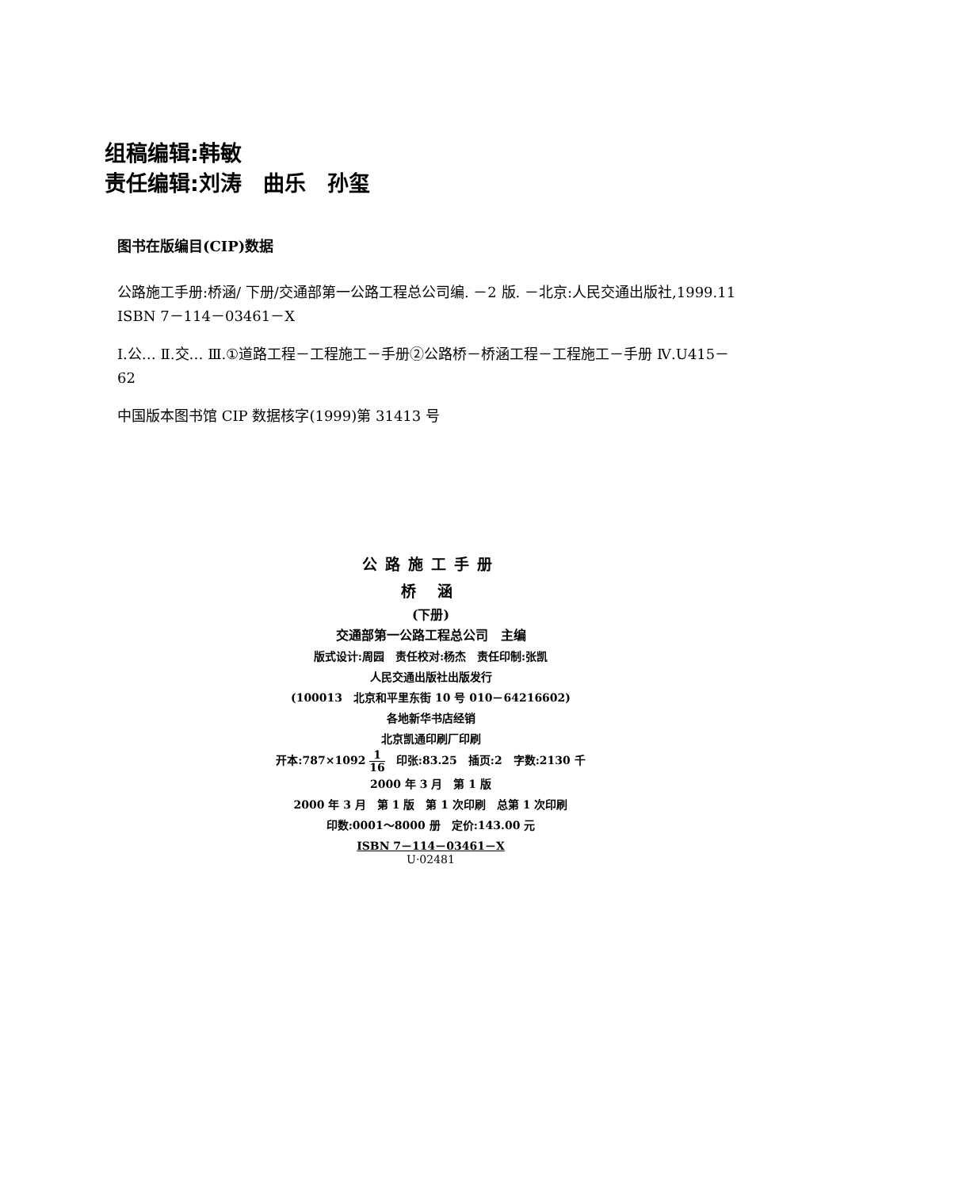组稿编辑:韩敏
责任编辑:刘涛　曲乐　孙玺
图书在版编目(CIP)数据
公路施工手册:桥涵/ 下册/交通部第一公路工程总公司编. －2 版. －北京:人民交通出版社,1999.11
ISBN 7－114－03461－X
Ⅰ.公… Ⅱ.交… Ⅲ.①道路工程－工程施工－手册②公路桥－桥涵工程－工程施工－手册 Ⅳ.U415－62
中国版本图书馆 CIP 数据核字(1999)第 31413 号
公路施工手册
桥 涵
(下册)
交通部第一公路工程总公司　主编
版式设计:周园　责任校对:杨杰　责任印制:张凯
人民交通出版社出版发行
(100013　北京和平里东街 10 号 010－64216602)
各地新华书店经销
北京凯通印刷厂印刷
开本:787×1092 1 16　印张:83.25　插页:2　字数:2130 千
2000 年 3 月　第 1 版
2000 年 3 月　第 1 版　第 1 次印刷　总第 1 次印刷
印数:0001～8000 册　定价:143.00 元
ISBN 7－114－03461－X
U·02481